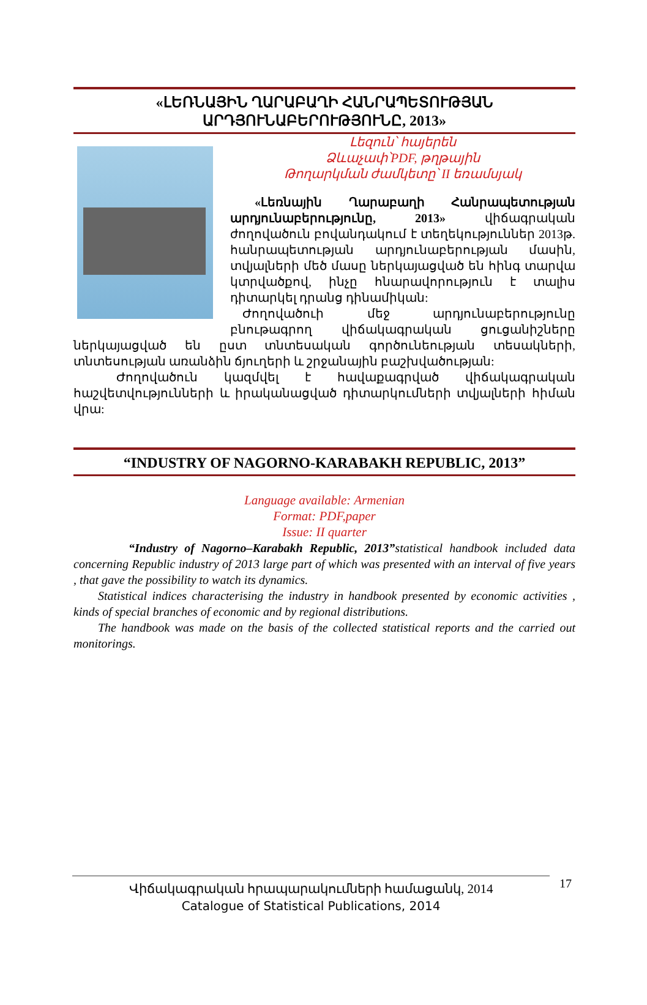«ԼԵՌՆԱՅԻՆ ՂԱՐԱԲԱՂԻ ՀԱՆՐԱՊԵՏՈՒԹՅԱՆ ԱՐԴՅՈՒՆԱԲԵՐՈՒԹՅՈՒՆԸ, 2013»
Լեզուն՝ հայերեն
Ձևաչափ՝PDF, թղթային
Թողարկման ժամկետը՝ II եռամսյակ
«Լեռնային Ղարաբաղի Հանրապետության արդյունաբերությունը, 2013» վիճագրական ժողովածուն բովանդակում է տեղեկություններ 2013թ. հանրապետության արդյունաբերության մասին, տվյալների մեծ մասը ներկայացված են հինգ տարվա կտրվածքով, ինչը հնարավորություն է տալիս դիտարկել դրանց դինամիկան:
Ժողովածուի մեջ արդյունաբերությունը բնութագրող վիճակագրական ցուցանիշները ներկայացված են ըստ տնտեսական գործունեության տեսակների, տնտեսության առանձին ճյուղերի և շրջանային բաշխվածության:
Ժողովածուն կազմվել է հավաքագրված վիճակագրական հաշվետվությունների և իրականացված դիտարկումների տվյալների հիման վրա:
“INDUSTRY OF NAGORNO-KARABAKH REPUBLIC, 2013”
Language available: Armenian
Format: PDF,paper
Issue: II quarter
“Industry of Nagorno–Karabakh Republic, 2013”statistical handbook included data concerning Republic industry of 2013 large part of which was presented with an interval of five years , that gave the possibility to watch its dynamics.
Statistical indices characterising the industry in handbook presented by economic activities , kinds of special branches of economic and by regional distributions.
The handbook was made on the basis of the collected statistical reports and the carried out monitorings.
Վիճակագրական հրապարակումների համացանկ, 2014
Catalogue of Statistical Publications, 2014
17